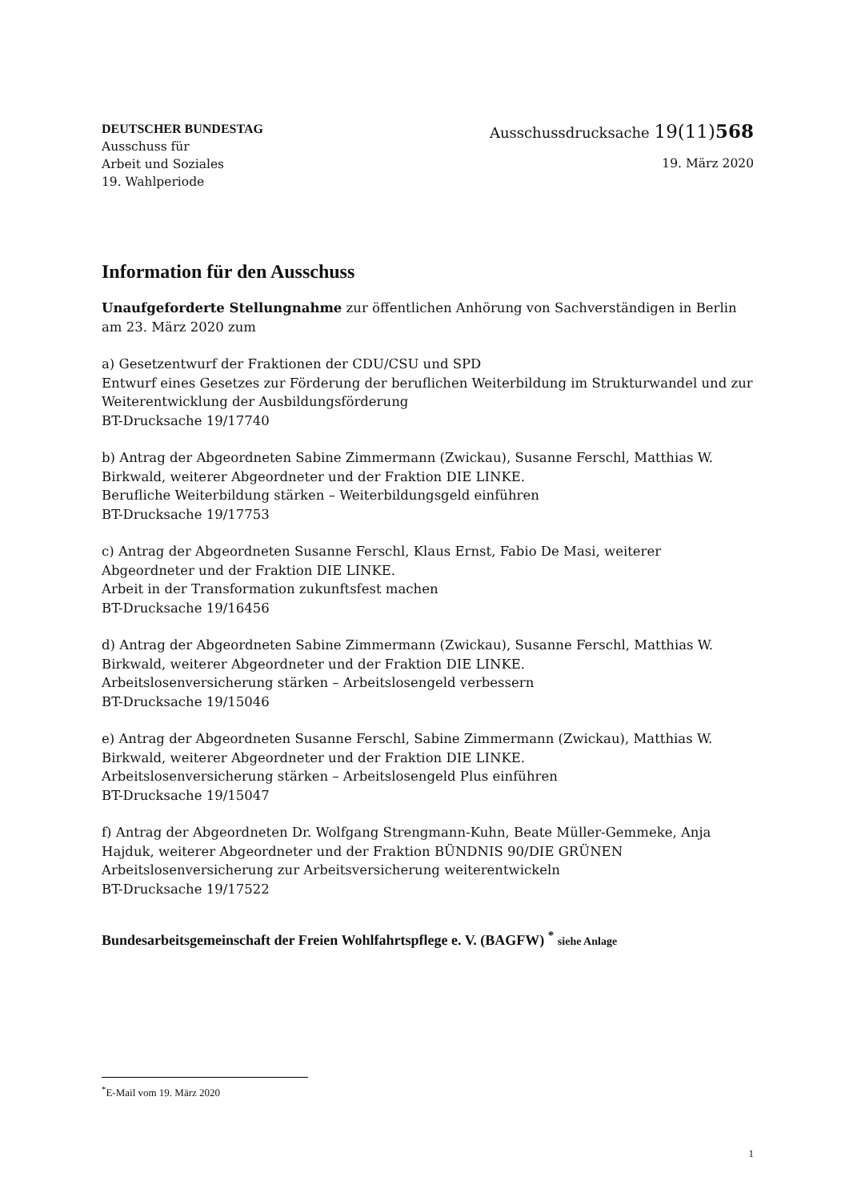DEUTSCHER BUNDESTAG
Ausschuss für
Arbeit und Soziales
19. Wahlperiode
Ausschussdrucksache 19(11)568
19. März 2020
Information für den Ausschuss
Unaufgeforderte Stellungnahme zur öffentlichen Anhörung von Sachverständigen in Berlin am 23. März 2020 zum
a) Gesetzentwurf der Fraktionen der CDU/CSU und SPD
Entwurf eines Gesetzes zur Förderung der beruflichen Weiterbildung im Strukturwandel und zur Weiterentwicklung der Ausbildungsförderung
BT-Drucksache 19/17740
b) Antrag der Abgeordneten Sabine Zimmermann (Zwickau), Susanne Ferschl, Matthias W. Birkwald, weiterer Abgeordneter und der Fraktion DIE LINKE.
Berufliche Weiterbildung stärken – Weiterbildungsgeld einführen
BT-Drucksache 19/17753
c) Antrag der Abgeordneten Susanne Ferschl, Klaus Ernst, Fabio De Masi, weiterer Abgeordneter und der Fraktion DIE LINKE.
Arbeit in der Transformation zukunftsfest machen
BT-Drucksache 19/16456
d) Antrag der Abgeordneten Sabine Zimmermann (Zwickau), Susanne Ferschl, Matthias W. Birkwald, weiterer Abgeordneter und der Fraktion DIE LINKE.
Arbeitslosenversicherung stärken – Arbeitslosengeld verbessern
BT-Drucksache 19/15046
e) Antrag der Abgeordneten Susanne Ferschl, Sabine Zimmermann (Zwickau), Matthias W. Birkwald, weiterer Abgeordneter und der Fraktion DIE LINKE.
Arbeitslosenversicherung stärken – Arbeitslosengeld Plus einführen
BT-Drucksache 19/15047
f) Antrag der Abgeordneten Dr. Wolfgang Strengmann-Kuhn, Beate Müller-Gemmeke, Anja Hajduk, weiterer Abgeordneter und der Fraktion BÜNDNIS 90/DIE GRÜNEN
Arbeitslosenversicherung zur Arbeitsversicherung weiterentwickeln
BT-Drucksache 19/17522
Bundesarbeitsgemeinschaft der Freien Wohlfahrtspflege e. V. (BAGFW) <sup>*</sup> siehe Anlage
<sup>*</sup> E-Mail vom 19. März 2020
1